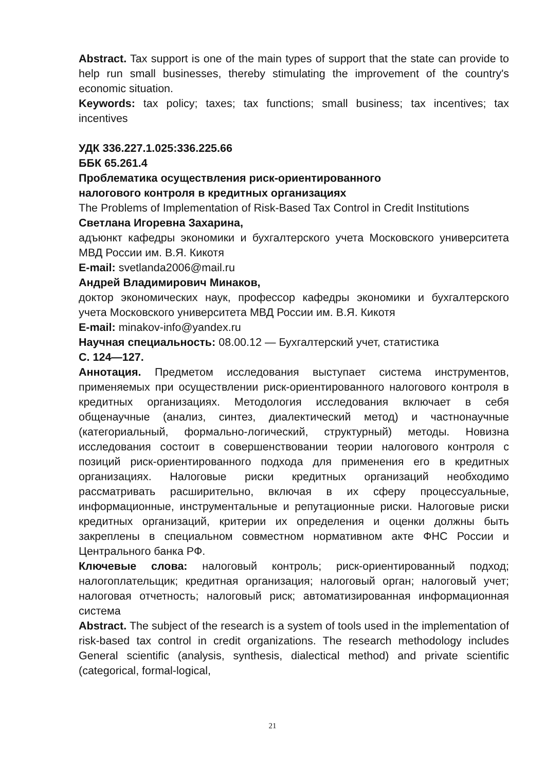Abstract. Tax support is one of the main types of support that the state can provide to help run small businesses, thereby stimulating the improvement of the country's economic situation.
Keywords: tax policy; taxes; tax functions; small business; tax incentives; tax incentives
УДК 336.227.1.025:336.225.66
ББК 65.261.4
Проблематика осуществления риск-ориентированного
налогового контроля в кредитных организациях
The Problems of Implementation of Risk-Based Tax Control in Credit Institutions
Светлана Игоревна Захарина,
адъюнкт кафедры экономики и бухгалтерского учета Московского университета МВД России им. В.Я. Кикотя
E-mail: svetlanda2006@mail.ru
Андрей Владимирович Минаков,
доктор экономических наук, профессор кафедры экономики и бухгалтерского учета Московского университета МВД России им. В.Я. Кикотя
E-mail: minakov-info@yandex.ru
Научная специальность: 08.00.12 — Бухгалтерский учет, статистика
С. 124—127.
Аннотация. Предметом исследования выступает система инструментов, применяемых при осуществлении риск-ориентированного налогового контроля в кредитных организациях. Методология исследования включает в себя общенаучные (анализ, синтез, диалектический метод) и частнонаучные (категориальный, формально-логический, структурный) методы. Новизна исследования состоит в совершенствовании теории налогового контроля с позиций риск-ориентированного подхода для применения его в кредитных организациях. Налоговые риски кредитных организаций необходимо рассматривать расширительно, включая в их сферу процессуальные, информационные, инструментальные и репутационные риски. Налоговые риски кредитных организаций, критерии их определения и оценки должны быть закреплены в специальном совместном нормативном акте ФНС России и Центрального банка РФ.
Ключевые слова: налоговый контроль; риск-ориентированный подход; налогоплательщик; кредитная организация; налоговый орган; налоговый учет; налоговая отчетность; налоговый риск; автоматизированная информационная система
Abstract. The subject of the research is a system of tools used in the implementation of risk-based tax control in credit organizations. The research methodology includes General scientific (analysis, synthesis, dialectical method) and private scientific (categorical, formal-logical,
21